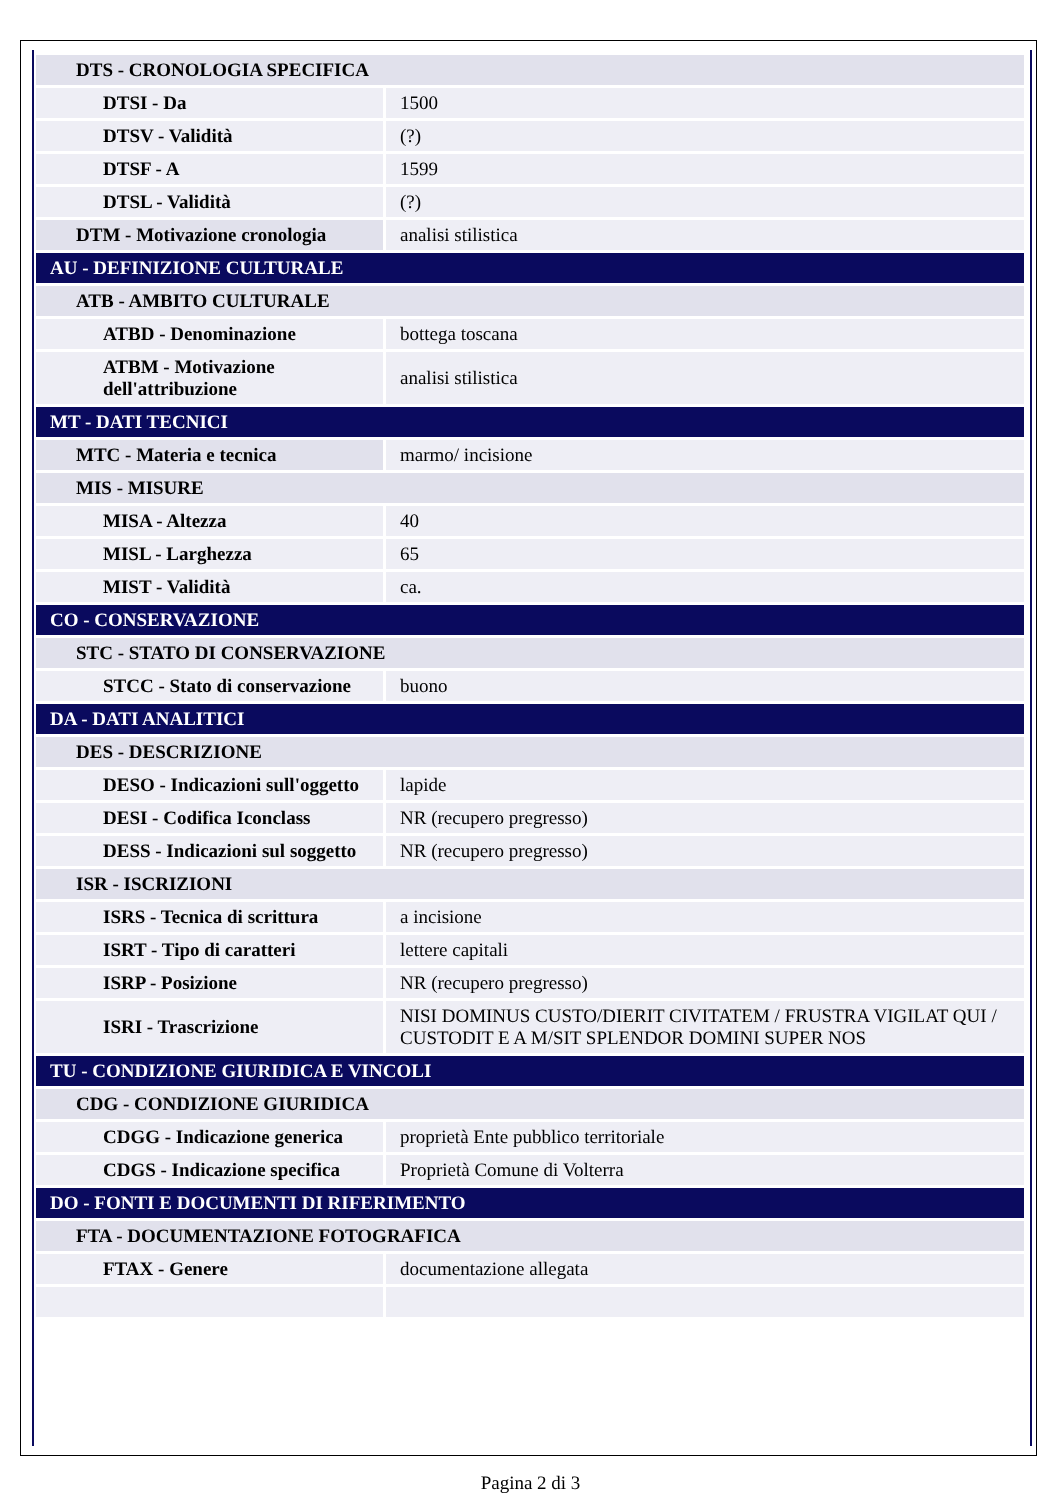| DTS - CRONOLOGIA SPECIFICA | |
| DTSI - Da | 1500 |
| DTSV - Validità | (?) |
| DTSF - A | 1599 |
| DTSL - Validità | (?) |
| DTM - Motivazione cronologia | analisi stilistica |
| AU - DEFINIZIONE CULTURALE | |
| ATB - AMBITO CULTURALE | |
| ATBD - Denominazione | bottega toscana |
| ATBM - Motivazione dell'attribuzione | analisi stilistica |
| MT - DATI TECNICI | |
| MTC - Materia e tecnica | marmo/ incisione |
| MIS - MISURE | |
| MISA - Altezza | 40 |
| MISL - Larghezza | 65 |
| MIST - Validità | ca. |
| CO - CONSERVAZIONE | |
| STC - STATO DI CONSERVAZIONE | |
| STCC - Stato di conservazione | buono |
| DA - DATI ANALITICI | |
| DES - DESCRIZIONE | |
| DESO - Indicazioni sull'oggetto | lapide |
| DESI - Codifica Iconclass | NR (recupero pregresso) |
| DESS - Indicazioni sul soggetto | NR (recupero pregresso) |
| ISR - ISCRIZIONI | |
| ISRS - Tecnica di scrittura | a incisione |
| ISRT - Tipo di caratteri | lettere capitali |
| ISRP - Posizione | NR (recupero pregresso) |
| ISRI - Trascrizione | NISI DOMINUS CUSTO/DIERIT CIVITATEM / FRUSTRA VIGILAT QUI / CUSTODIT E A M/SIT SPLENDOR DOMINI SUPER NOS |
| TU - CONDIZIONE GIURIDICA E VINCOLI | |
| CDG - CONDIZIONE GIURIDICA | |
| CDGG - Indicazione generica | proprietà Ente pubblico territoriale |
| CDGS - Indicazione specifica | Proprietà Comune di Volterra |
| DO - FONTI E DOCUMENTI DI RIFERIMENTO | |
| FTA - DOCUMENTAZIONE FOTOGRAFICA | |
| FTAX - Genere | documentazione allegata |
Pagina 2 di 3